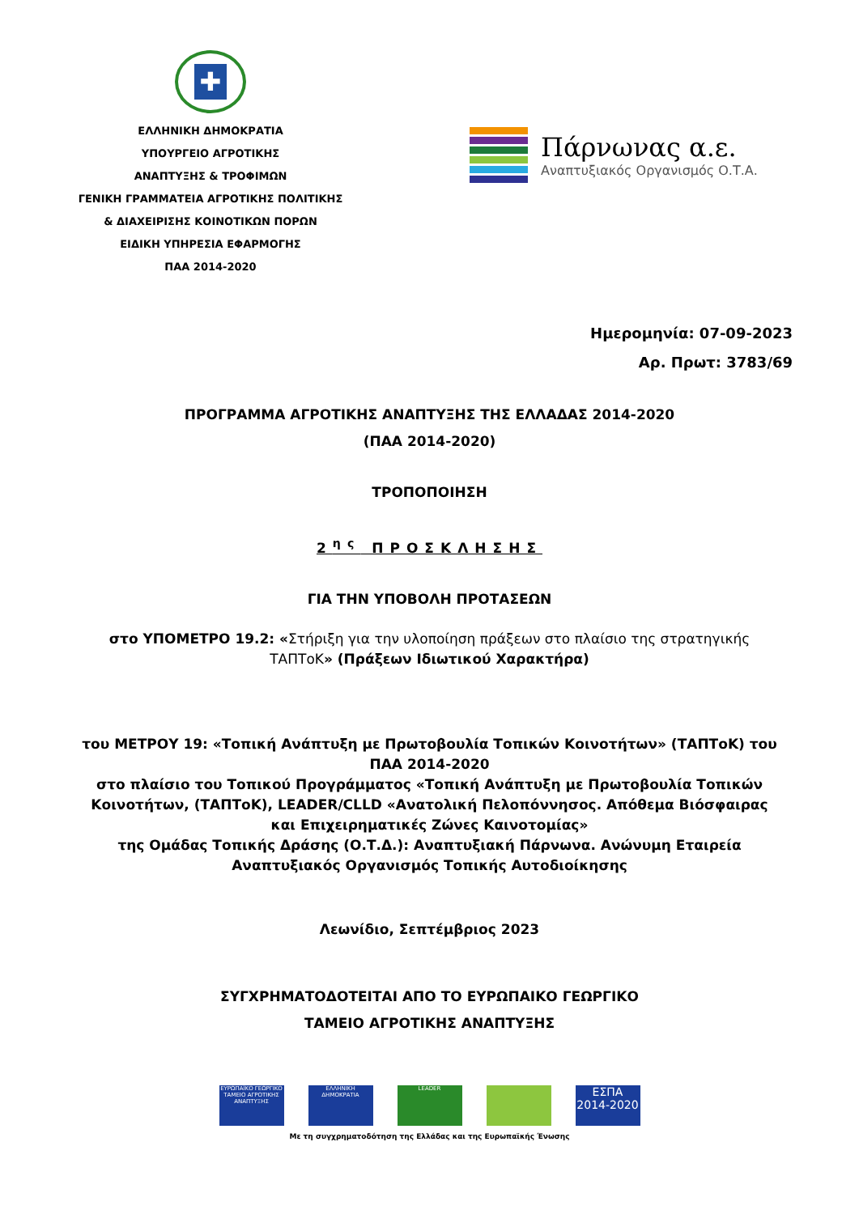✚
ΕΛΛΗΝΙΚΗ ΔΗΜΟΚΡΑΤΙΑ
ΥΠΟΥΡΓΕΙΟ ΑΓΡΟΤΙΚΗΣ
ΑΝΑΠΤΥΞΗΣ & ΤΡΟΦΙΜΩΝ
ΓΕΝΙΚΗ ΓΡΑΜΜΑΤΕΙΑ ΑΓΡΟΤΙΚΗΣ ΠΟΛΙΤΙΚΗΣ
& ΔΙΑΧΕΙΡΙΣΗΣ ΚΟΙΝΟΤΙΚΩΝ ΠΟΡΩΝ
ΕΙΔΙΚΗ ΥΠΗΡΕΣΙΑ ΕΦΑΡΜΟΓΗΣ
ΠΑΑ 2014-2020
Πάρνωνας α.ε.
Αναπτυξιακός Οργανισμός Ο.Τ.Α.
Ημερομηνία: 07-09-2023
Αρ. Πρωτ: 3783/69
ΠΡΟΓΡΑΜΜΑ ΑΓΡΟΤΙΚΗΣ ΑΝΑΠΤΥΞΗΣ ΤΗΣ ΕΛΛΑΔΑΣ 2014-2020
(ΠΑΑ 2014-2020)
ΤΡΟΠΟΠΟΙΗΣΗ
2<sup>ης</sup> ΠΡΟΣΚΛΗΣΗΣ
ΓΙΑ ΤΗΝ ΥΠΟΒΟΛΗ ΠΡΟΤΑΣΕΩΝ
στο ΥΠΟΜΕΤΡΟ 19.2: «Στήριξη για την υλοποίηση πράξεων στο πλαίσιο της στρατηγικής ΤΑΠΤοΚ» (Πράξεων Ιδιωτικού Χαρακτήρα)
του ΜΕΤΡΟΥ 19: «Τοπική Ανάπτυξη με Πρωτοβουλία Τοπικών Κοινοτήτων» (ΤΑΠΤοΚ) του ΠΑΑ 2014-2020
στο πλαίσιο του Τοπικού Προγράμματος «Τοπική Ανάπτυξη με Πρωτοβουλία Τοπικών Κοινοτήτων, (ΤΑΠΤοΚ), LEADER/CLLD «Ανατολική Πελοπόννησος. Απόθεμα Βιόσφαιρας και Επιχειρηματικές Ζώνες Καινοτομίας»
της Ομάδας Τοπικής Δράσης (Ο.Τ.Δ.): Αναπτυξιακή Πάρνωνα. Ανώνυμη Εταιρεία Αναπτυξιακός Οργανισμός Τοπικής Αυτοδιοίκησης
Λεωνίδιο, Σεπτέμβριος 2023
ΣΥΓΧΡΗΜΑΤΟΔΟΤΕΙΤΑΙ ΑΠΟ ΤΟ ΕΥΡΩΠΑΙΚΟ ΓΕΩΡΓΙΚΟ
ΤΑΜΕΙΟ ΑΓΡΟΤΙΚΗΣ ΑΝΑΠΤΥΞΗΣ
ΕΥΡΩΠΑΪΚΟ ΓΕΩΡΓΙΚΟ ΤΑΜΕΙΟ ΑΓΡΟΤΙΚΗΣ ΑΝΑΠΤΥΞΗΣ
ΕΛΛΗΝΙΚΗ ΔΗΜΟΚΡΑΤΙΑ LEADER
ΕΣΠΑ 2014-2020
Με τη συγχρηματοδότηση της Ελλάδας και της Ευρωπαϊκής Ένωσης